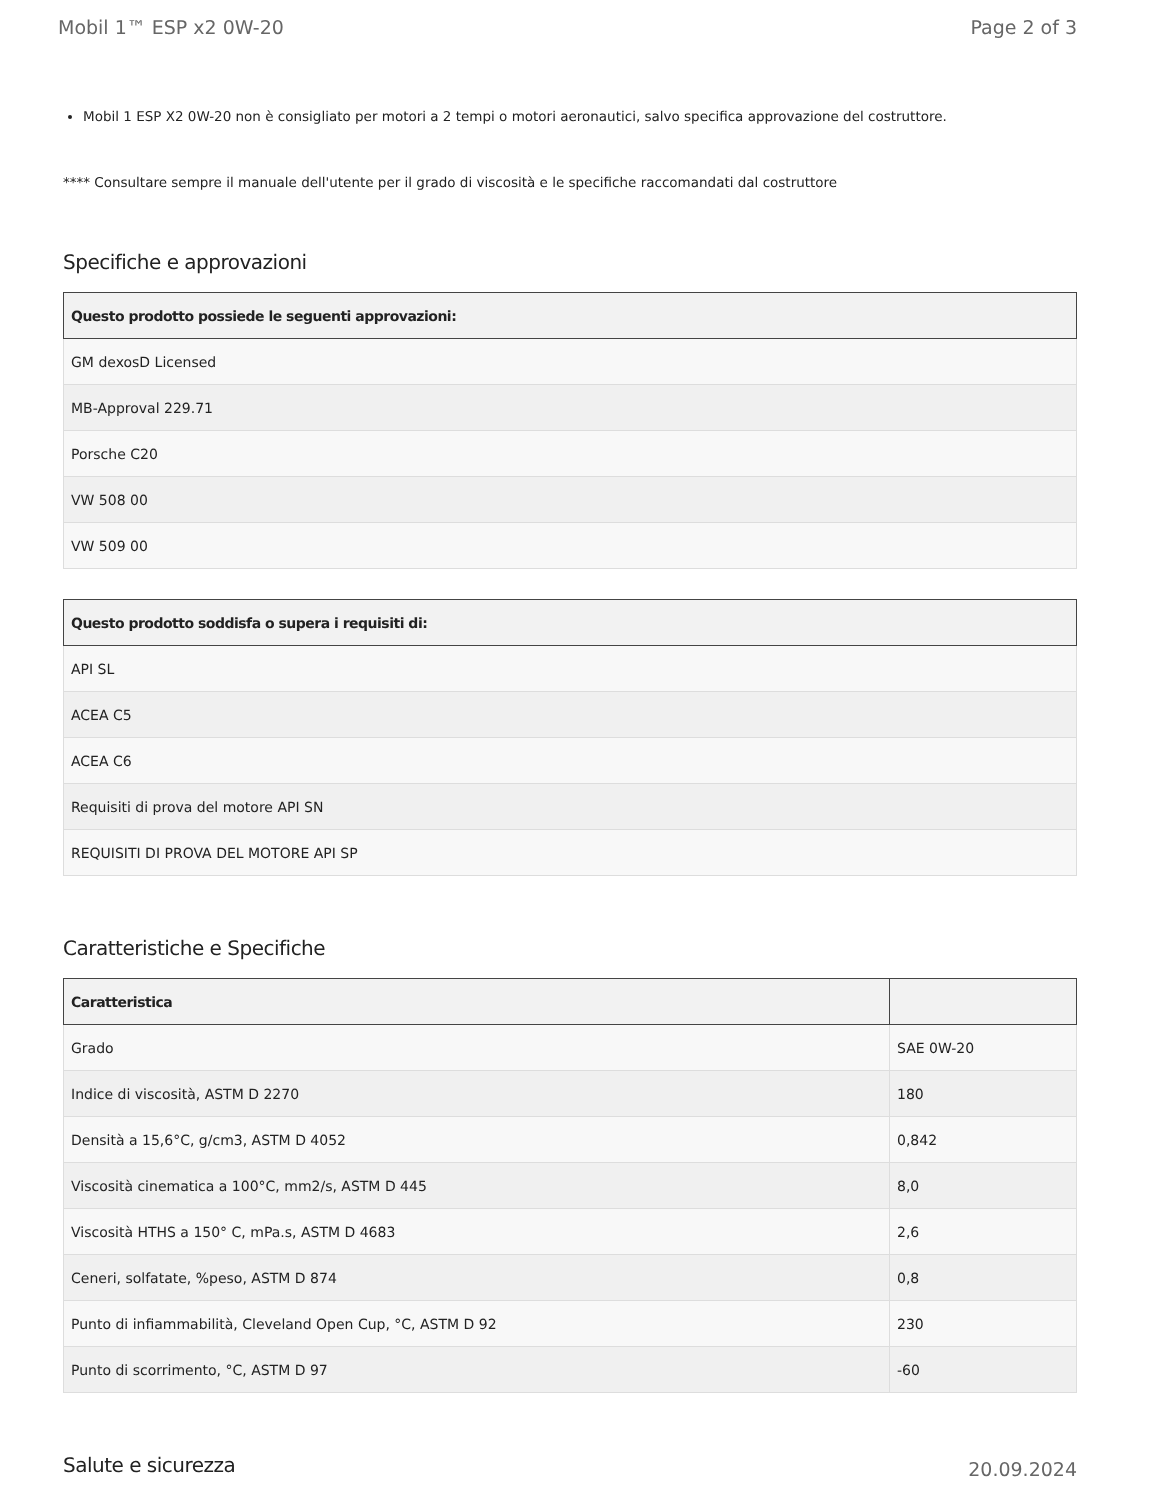Mobil 1™ ESP x2 0W-20 Page 2 of 3
Mobil 1 ESP X2 0W-20 non è consigliato per motori a 2 tempi o motori aeronautici, salvo specifica approvazione del costruttore.
**** Consultare sempre il manuale dell'utente per il grado di viscosità e le specifiche raccomandati dal costruttore
Specifiche e approvazioni
| Questo prodotto possiede le seguenti approvazioni: |
| --- |
| GM dexosD Licensed |
| MB-Approval 229.71 |
| Porsche C20 |
| VW 508 00 |
| VW 509 00 |
| Questo prodotto soddisfa o supera i requisiti di: |
| --- |
| API SL |
| ACEA C5 |
| ACEA C6 |
| Requisiti di prova del motore API SN |
| REQUISITI DI PROVA DEL MOTORE API SP |
Caratteristiche e Specifiche
| Caratteristica | |
| --- | --- |
| Grado | SAE 0W-20 |
| Indice di viscosità, ASTM D 2270 | 180 |
| Densità a 15,6°C, g/cm3, ASTM D 4052 | 0,842 |
| Viscosità cinematica a 100°C, mm2/s, ASTM D 445 | 8,0 |
| Viscosità HTHS a 150° C, mPa.s, ASTM D 4683 | 2,6 |
| Ceneri, solfatate, %peso, ASTM D 874 | 0,8 |
| Punto di infiammabilità, Cleveland Open Cup, °C, ASTM D 92 | 230 |
| Punto di scorrimento, °C, ASTM D 97 | -60 |
Salute e sicurezza
20.09.2024